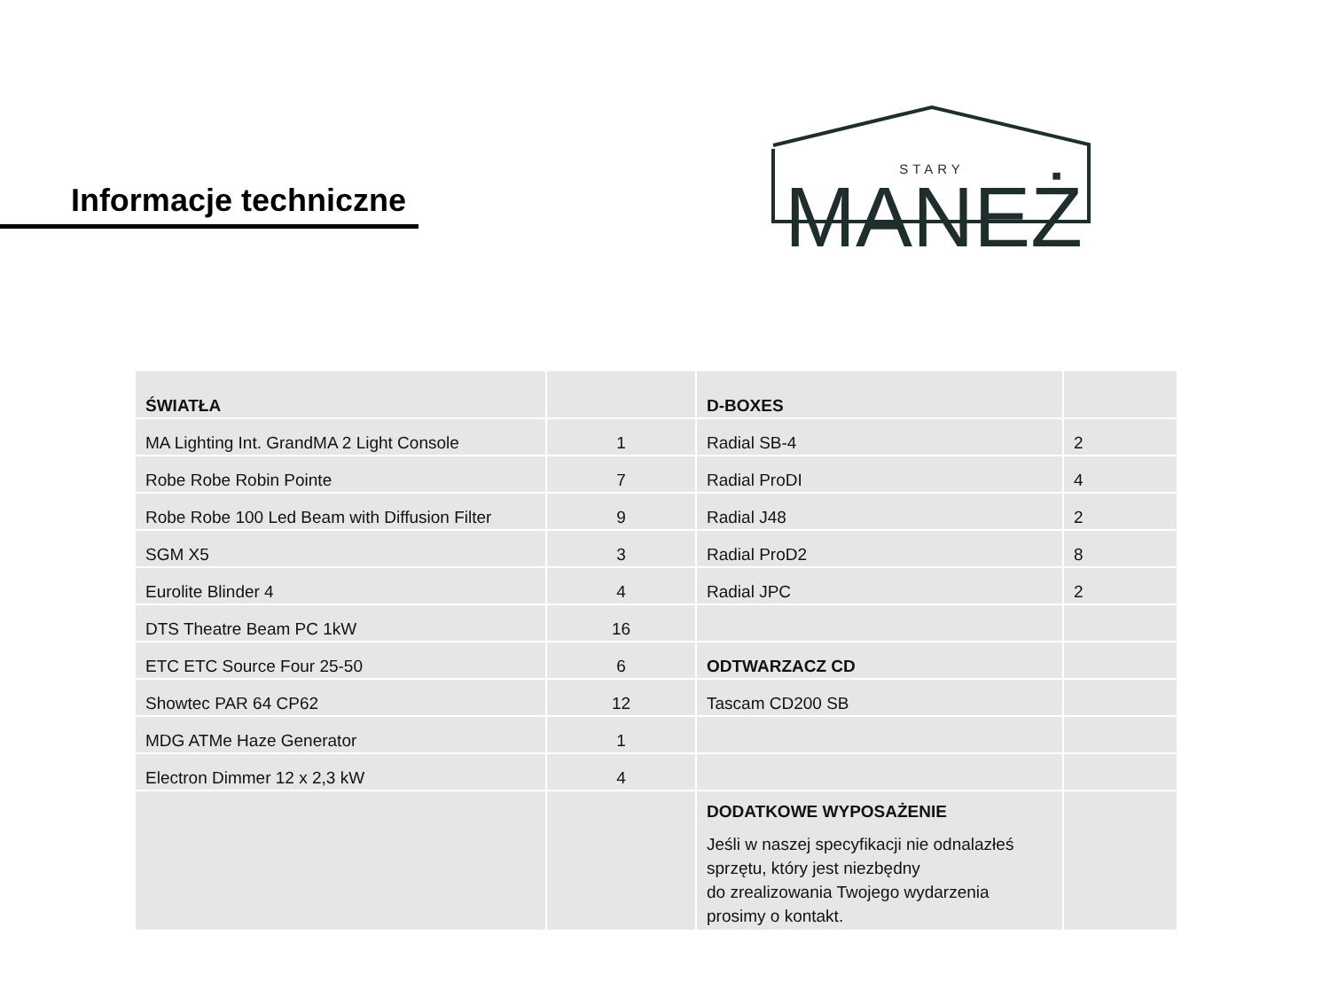Informacje techniczne
STARY
MANEŻ
| ŚWIATŁA | | D-BOXES | |
| MA Lighting Int. GrandMA 2 Light Console | 1 | Radial SB-4 | 2 |
| Robe Robe Robin Pointe | 7 | Radial ProDI | 4 |
| Robe Robe 100 Led Beam with Diffusion Filter | 9 | Radial J48 | 2 |
| SGM X5 | 3 | Radial ProD2 | 8 |
| Eurolite Blinder 4 | 4 | Radial JPC | 2 |
| DTS Theatre Beam PC 1kW | 16 | | |
| ETC ETC Source Four 25-50 | 6 | ODTWARZACZ CD | |
| Showtec PAR 64 CP62 | 12 | Tascam CD200 SB | |
| MDG ATMe Haze Generator | 1 | | |
| Electron Dimmer 12 x 2,3 kW | 4 | | |
| | | DODATKOWE WYPOSAŻENIE Jeśli w naszej specyfikacji nie odnalazłeś sprzętu, który jest niezbędny do zrealizowania Twojego wydarzenia prosimy o kontakt. | |